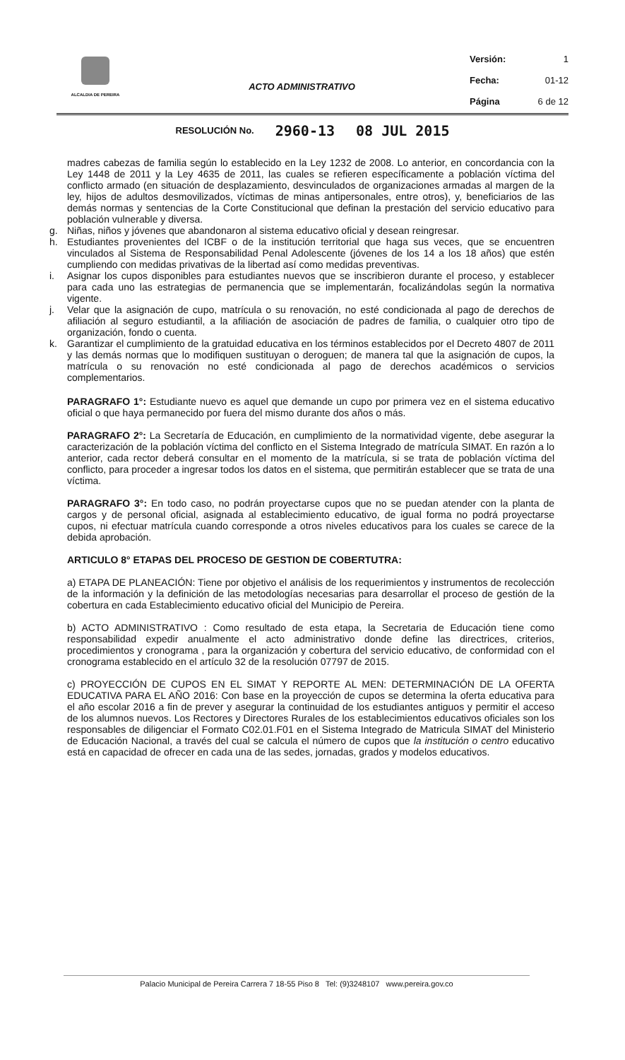ALCALDIA DE PEREIRA
ACTO ADMINISTRATIVO
Versión: 1
Fecha: 01-12
Página 6 de 12
RESOLUCIÓN No. 2960-13 08 JUL 2015
madres cabezas de familia según lo establecido en la Ley 1232 de 2008. Lo anterior, en concordancia con la Ley 1448 de 2011 y la Ley 4635 de 2011, las cuales se refieren específicamente a población víctima del conflicto armado (en situación de desplazamiento, desvinculados de organizaciones armadas al margen de la ley, hijos de adultos desmovilizados, víctimas de minas antipersonales, entre otros), y, beneficiarios de las demás normas y sentencias de la Corte Constitucional que definan la prestación del servicio educativo para población vulnerable y diversa.
g. Niñas, niños y jóvenes que abandonaron al sistema educativo oficial y desean reingresar.
h. Estudiantes provenientes del ICBF o de la institución territorial que haga sus veces, que se encuentren vinculados al Sistema de Responsabilidad Penal Adolescente (jóvenes de los 14 a los 18 años) que estén cumpliendo con medidas privativas de la libertad así como medidas preventivas.
i. Asignar los cupos disponibles para estudiantes nuevos que se inscribieron durante el proceso, y establecer para cada uno las estrategias de permanencia que se implementarán, focalizándolas según la normativa vigente.
j. Velar que la asignación de cupo, matrícula o su renovación, no esté condicionada al pago de derechos de afiliación al seguro estudiantil, a la afiliación de asociación de padres de familia, o cualquier otro tipo de organización, fondo o cuenta.
k. Garantizar el cumplimiento de la gratuidad educativa en los términos establecidos por el Decreto 4807 de 2011 y las demás normas que lo modifiquen sustituyan o deroguen; de manera tal que la asignación de cupos, la matrícula o su renovación no esté condicionada al pago de derechos académicos o servicios complementarios.
PARAGRAFO 1°: Estudiante nuevo es aquel que demande un cupo por primera vez en el sistema educativo oficial o que haya permanecido por fuera del mismo durante dos años o más.
PARAGRAFO 2°: La Secretaría de Educación, en cumplimiento de la normatividad vigente, debe asegurar la caracterización de la población víctima del conflicto en el Sistema Integrado de matrícula SIMAT. En razón a lo anterior, cada rector deberá consultar en el momento de la matrícula, si se trata de población víctima del conflicto, para proceder a ingresar todos los datos en el sistema, que permitirán establecer que se trata de una víctima.
PARAGRAFO 3°: En todo caso, no podrán proyectarse cupos que no se puedan atender con la planta de cargos y de personal oficial, asignada al establecimiento educativo, de igual forma no podrá proyectarse cupos, ni efectuar matrícula cuando corresponde a otros niveles educativos para los cuales se carece de la debida aprobación.
ARTICULO 8° ETAPAS DEL PROCESO DE GESTION DE COBERTUTRA:
a) ETAPA DE PLANEACIÓN: Tiene por objetivo el análisis de los requerimientos y instrumentos de recolección de la información y la definición de las metodologías necesarias para desarrollar el proceso de gestión de la cobertura en cada Establecimiento educativo oficial del Municipio de Pereira.
b) ACTO ADMINISTRATIVO : Como resultado de esta etapa, la Secretaria de Educación tiene como responsabilidad expedir anualmente el acto administrativo donde define las directrices, criterios, procedimientos y cronograma , para la organización y cobertura del servicio educativo, de conformidad con el cronograma establecido en el artículo 32 de la resolución 07797 de 2015.
c) PROYECCIÓN DE CUPOS EN EL SIMAT Y REPORTE AL MEN: DETERMINACIÓN DE LA OFERTA EDUCATIVA PARA EL AÑO 2016: Con base en la proyección de cupos se determina la oferta educativa para el año escolar 2016 a fin de prever y asegurar la continuidad de los estudiantes antiguos y permitir el acceso de los alumnos nuevos. Los Rectores y Directores Rurales de los establecimientos educativos oficiales son los responsables de diligenciar el Formato C02.01.F01 en el Sistema Integrado de Matricula SIMAT del Ministerio de Educación Nacional, a través del cual se calcula el número de cupos que la institución o centro educativo está en capacidad de ofrecer en cada una de las sedes, jornadas, grados y modelos educativos.
Palacio Municipal de Pereira Carrera 7 18-55 Piso 8 Tel: (9)3248107 www.pereira.gov.co